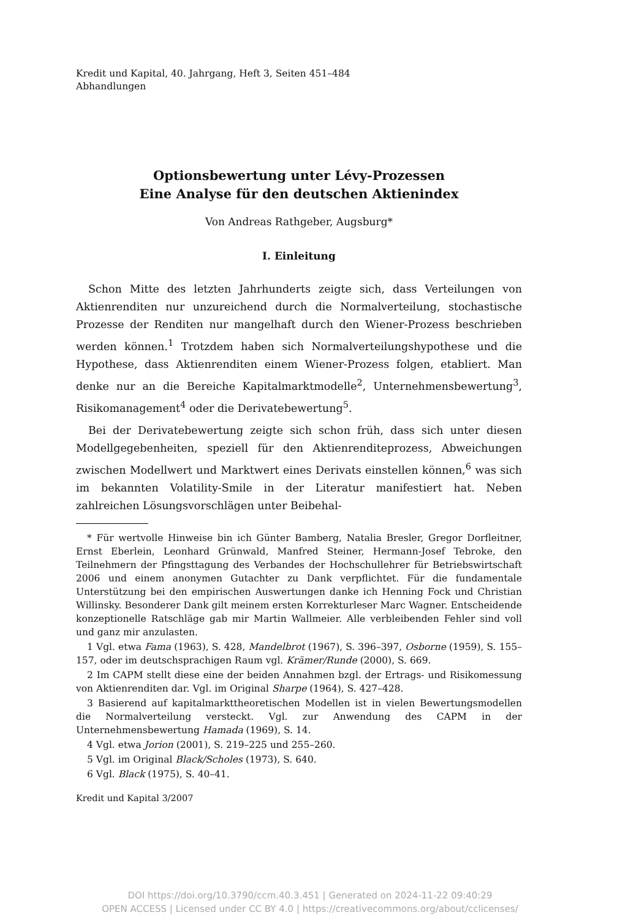Kredit und Kapital, 40. Jahrgang, Heft 3, Seiten 451–484
Abhandlungen
Optionsbewertung unter Lévy-Prozessen
Eine Analyse für den deutschen Aktienindex
Von Andreas Rathgeber, Augsburg*
I. Einleitung
Schon Mitte des letzten Jahrhunderts zeigte sich, dass Verteilungen von Aktienrenditen nur unzureichend durch die Normalverteilung, stochastische Prozesse der Renditen nur mangelhaft durch den Wiener-Prozess beschrieben werden können.<sup>1</sup> Trotzdem haben sich Normalverteilungshypothese und die Hypothese, dass Aktienrenditen einem Wiener-Prozess folgen, etabliert. Man denke nur an die Bereiche Kapitalmarktmodelle<sup>2</sup>, Unternehmensbewertung<sup>3</sup>, Risikomanagement<sup>4</sup> oder die Derivatebewertung<sup>5</sup>.
Bei der Derivatebewertung zeigte sich schon früh, dass sich unter diesen Modellgegebenheiten, speziell für den Aktienrenditeprozess, Abweichungen zwischen Modellwert und Marktwert eines Derivats einstellen können,<sup>6</sup> was sich im bekannten Volatility-Smile in der Literatur manifestiert hat. Neben zahlreichen Lösungsvorschlägen unter Beibehal-
* Für wertvolle Hinweise bin ich Günter Bamberg, Natalia Bresler, Gregor Dorfleitner, Ernst Eberlein, Leonhard Grünwald, Manfred Steiner, Hermann-Josef Tebroke, den Teilnehmern der Pfingsttagung des Verbandes der Hochschullehrer für Betriebswirtschaft 2006 und einem anonymen Gutachter zu Dank verpflichtet. Für die fundamentale Unterstützung bei den empirischen Auswertungen danke ich Henning Fock und Christian Willinsky. Besonderer Dank gilt meinem ersten Korrekturleser Marc Wagner. Entscheidende konzeptionelle Ratschläge gab mir Martin Wallmeier. Alle verbleibenden Fehler sind voll und ganz mir anzulasten.
1 Vgl. etwa Fama (1963), S. 428, Mandelbrot (1967), S. 396–397, Osborne (1959), S. 155–157, oder im deutschsprachigen Raum vgl. Krämer/Runde (2000), S. 669.
2 Im CAPM stellt diese eine der beiden Annahmen bzgl. der Ertrags- und Risikomessung von Aktienrenditen dar. Vgl. im Original Sharpe (1964), S. 427–428.
3 Basierend auf kapitalmarkttheoretischen Modellen ist in vielen Bewertungsmodellen die Normalverteilung versteckt. Vgl. zur Anwendung des CAPM in der Unternehmensbewertung Hamada (1969), S. 14.
4 Vgl. etwa Jorion (2001), S. 219–225 und 255–260.
5 Vgl. im Original Black/Scholes (1973), S. 640.
6 Vgl. Black (1975), S. 40–41.
Kredit und Kapital 3/2007
DOI https://doi.org/10.3790/ccm.40.3.451 | Generated on 2024-11-22 09:40:29
OPEN ACCESS | Licensed under CC BY 4.0 | https://creativecommons.org/about/cclicenses/